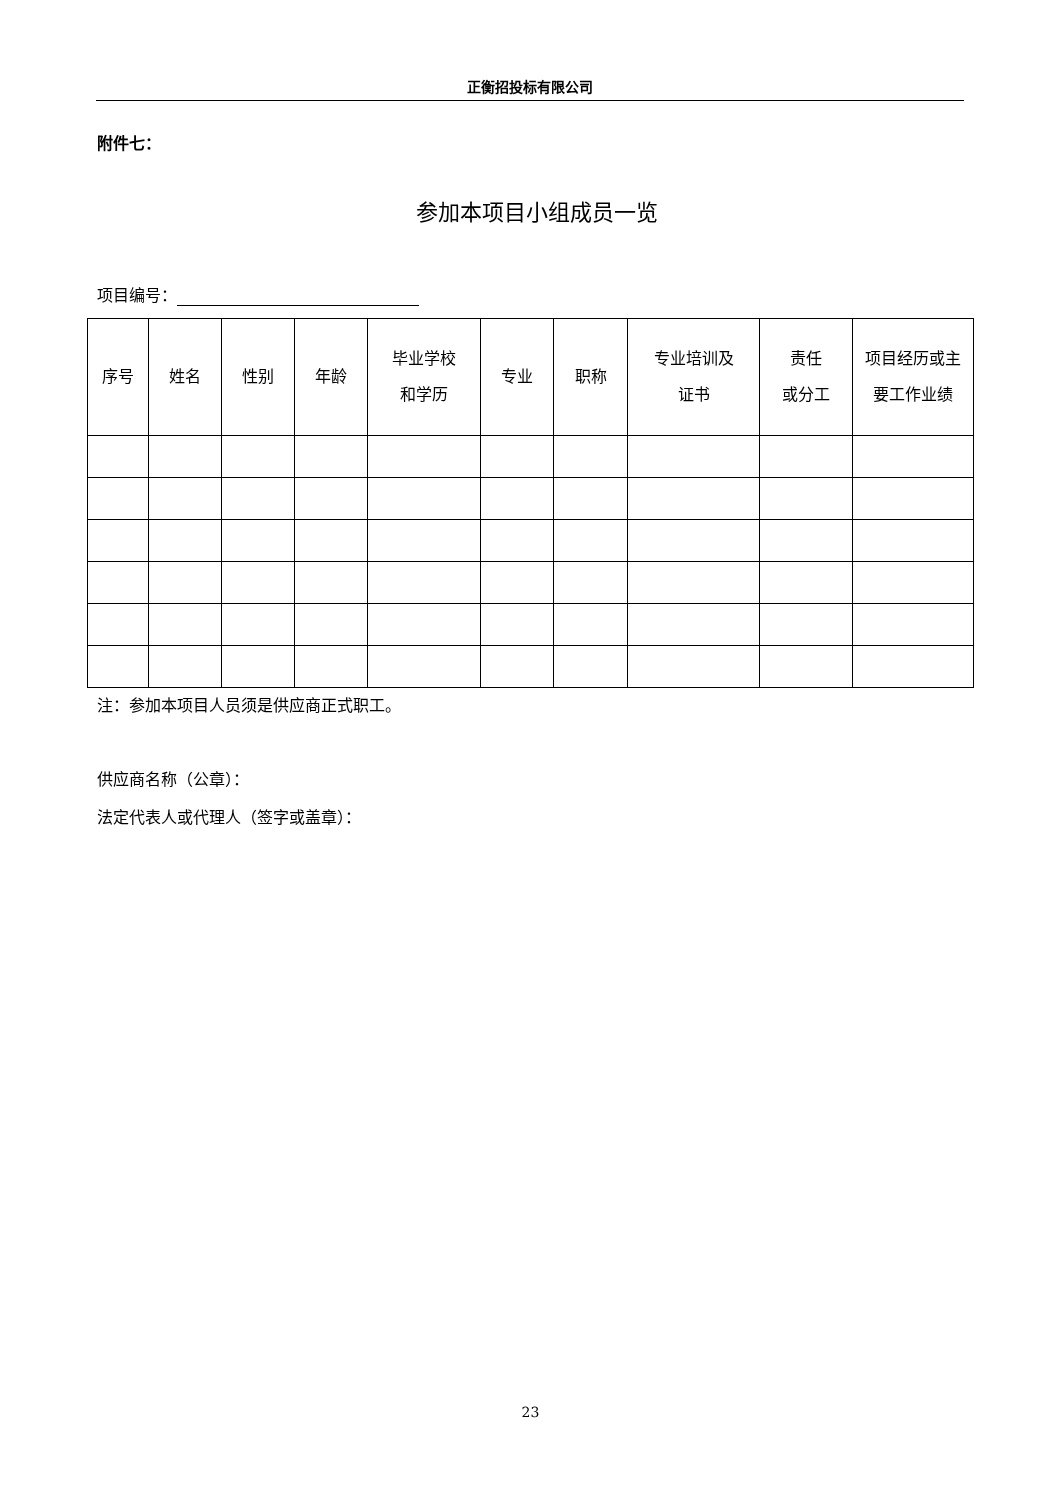正衡招投标有限公司
附件七：
参加本项目小组成员一览
项目编号：
| 序号 | 姓名 | 性别 | 年龄 | 毕业学校 和学历 | 专业 | 职称 | 专业培训及 证书 | 责任 或分工 | 项目经历或主 要工作业绩 |
注：参加本项目人员须是供应商正式职工。
供应商名称（公章）：
法定代表人或代理人（签字或盖章）：
23